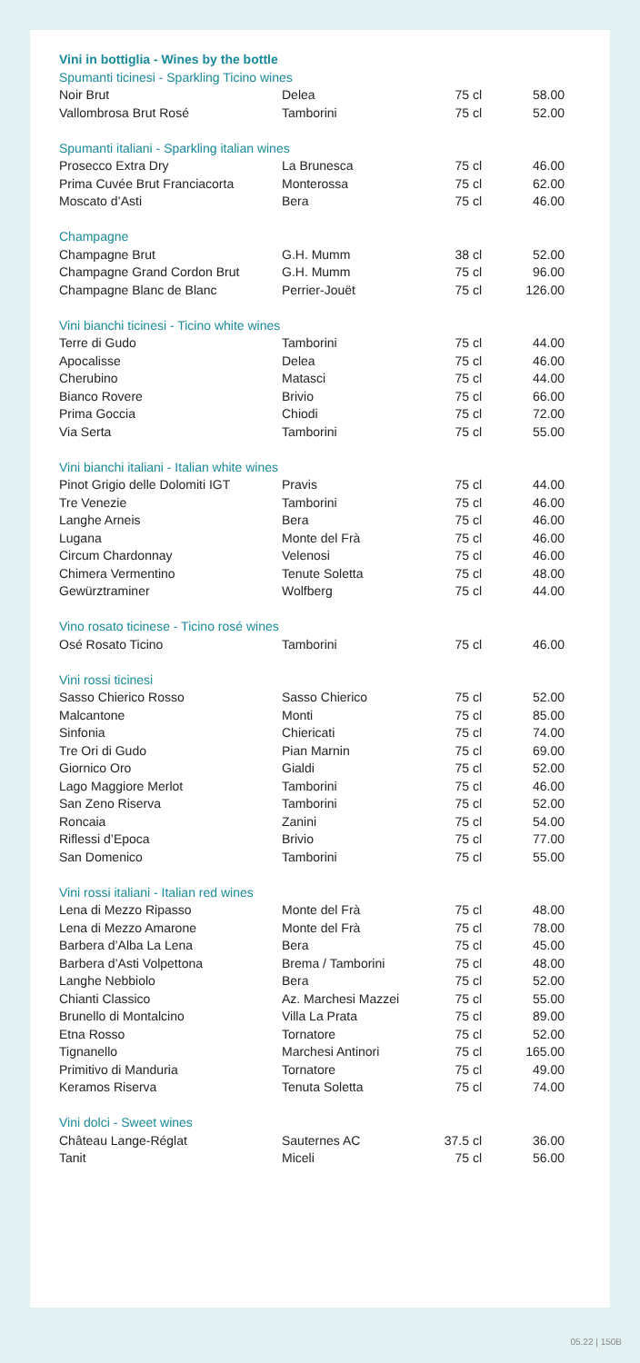| Vini in bottiglia - Wines by the bottle | | | |
| Spumanti ticinesi - Sparkling Ticino wines | | | |
| Noir Brut | Delea | 75 cl | 58.00 |
| Vallombrosa Brut Rosé | Tamborini | 75 cl | 52.00 |
| Spumanti italiani - Sparkling italian wines | | | |
| Prosecco Extra Dry | La Brunesca | 75 cl | 46.00 |
| Prima Cuvée Brut Franciacorta | Monterossa | 75 cl | 62.00 |
| Moscato d’Asti | Bera | 75 cl | 46.00 |
| Champagne | | | |
| Champagne Brut | G.H. Mumm | 38 cl | 52.00 |
| Champagne Grand Cordon Brut | G.H. Mumm | 75 cl | 96.00 |
| Champagne Blanc de Blanc | Perrier-Jouët | 75 cl | 126.00 |
| Vini bianchi ticinesi - Ticino white wines | | | |
| Terre di Gudo | Tamborini | 75 cl | 44.00 |
| Apocalisse | Delea | 75 cl | 46.00 |
| Cherubino | Matasci | 75 cl | 44.00 |
| Bianco Rovere | Brivio | 75 cl | 66.00 |
| Prima Goccia | Chiodi | 75 cl | 72.00 |
| Via Serta | Tamborini | 75 cl | 55.00 |
| Vini bianchi italiani - Italian white wines | | | |
| Pinot Grigio delle Dolomiti IGT | Pravis | 75 cl | 44.00 |
| Tre Venezie | Tamborini | 75 cl | 46.00 |
| Langhe Arneis | Bera | 75 cl | 46.00 |
| Lugana | Monte del Frà | 75 cl | 46.00 |
| Circum Chardonnay | Velenosi | 75 cl | 46.00 |
| Chimera Vermentino | Tenute Soletta | 75 cl | 48.00 |
| Gewürztraminer | Wolfberg | 75 cl | 44.00 |
| Vino rosato ticinese - Ticino rosé wines | | | |
| Osé Rosato Ticino | Tamborini | 75 cl | 46.00 |
| Vini rossi ticinesi | | | |
| Sasso Chierico Rosso | Sasso Chierico | 75 cl | 52.00 |
| Malcantone | Monti | 75 cl | 85.00 |
| Sinfonia | Chiericati | 75 cl | 74.00 |
| Tre Ori di Gudo | Pian Marnin | 75 cl | 69.00 |
| Giornico Oro | Gialdi | 75 cl | 52.00 |
| Lago Maggiore Merlot | Tamborini | 75 cl | 46.00 |
| San Zeno Riserva | Tamborini | 75 cl | 52.00 |
| Roncaia | Zanini | 75 cl | 54.00 |
| Riflessi d’Epoca | Brivio | 75 cl | 77.00 |
| San Domenico | Tamborini | 75 cl | 55.00 |
| Vini rossi italiani - Italian red wines | | | |
| Lena di Mezzo Ripasso | Monte del Frà | 75 cl | 48.00 |
| Lena di Mezzo Amarone | Monte del Frà | 75 cl | 78.00 |
| Barbera d’Alba La Lena | Bera | 75 cl | 45.00 |
| Barbera d’Asti Volpettona | Brema / Tamborini | 75 cl | 48.00 |
| Langhe Nebbiolo | Bera | 75 cl | 52.00 |
| Chianti Classico | Az. Marchesi Mazzei | 75 cl | 55.00 |
| Brunello di Montalcino | Villa La Prata | 75 cl | 89.00 |
| Etna Rosso | Tornatore | 75 cl | 52.00 |
| Tignanello | Marchesi Antinori | 75 cl | 165.00 |
| Primitivo di Manduria | Tornatore | 75 cl | 49.00 |
| Keramos Riserva | Tenuta Soletta | 75 cl | 74.00 |
| Vini dolci - Sweet wines | | | |
| Château Lange-Réglat | Sauternes AC | 37.5 cl | 36.00 |
| Tanit | Miceli | 75 cl | 56.00 |
05.22 | 150B